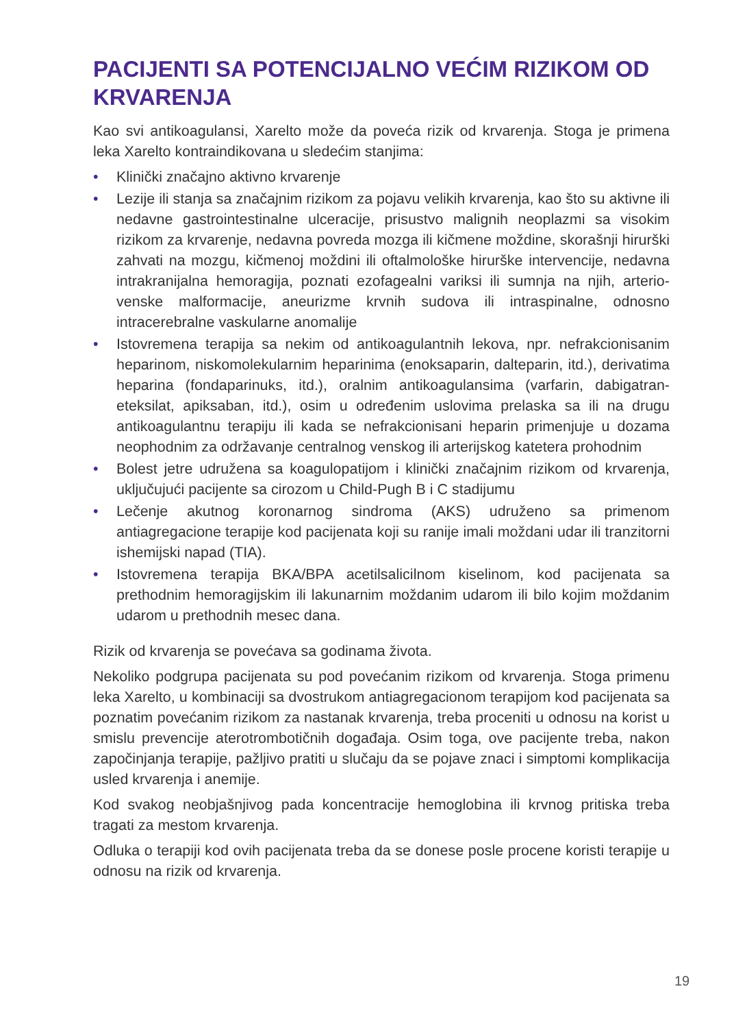PACIJENTI SA POTENCIJALNO VEĆIM RIZIKOM OD KRVARENJA
Kao svi antikoagulansi, Xarelto može da poveća rizik od krvarenja. Stoga je primena leka Xarelto kontraindikovana u sledećim stanjima:
• Klinički značajno aktivno krvarenje
• Lezije ili stanja sa značajnim rizikom za pojavu velikih krvarenja, kao što su aktivne ili nedavne gastrointestinalne ulceracije, prisustvo malignih neoplazmi sa visokim rizikom za krvarenje, nedavna povreda mozga ili kičmene moždine, skorašnji hirurški zahvati na mozgu, kičmenoj moždini ili oftalmološke hirurške intervencije, nedavna intrakranijalna hemoragija, poznati ezofagealni variksi ili sumnja na njih, arterio-venske malformacije, aneurizme krvnih sudova ili intraspinalne, odnosno intracerebralne vaskularne anomalije
• Istovremena terapija sa nekim od antikoagulantnih lekova, npr. nefrakcionisanim heparinom, niskomolekularnim heparinima (enoksaparin, dalteparin, itd.), derivatima heparina (fondaparinuks, itd.), oralnim antikoagulansima (varfarin, dabigatran-eteksilat, apiksaban, itd.), osim u određenim uslovima prelaska sa ili na drugu antikoagulantnu terapiju ili kada se nefrakcionisani heparin primenjuje u dozama neophodnim za održavanje centralnog venskog ili arterijskog katetera prohodnim
• Bolest jetre udružena sa koagulopatijom i klinički značajnim rizikom od krvarenja, uključujući pacijente sa cirozom u Child-Pugh B i C stadijumu
• Lečenje akutnog koronarnog sindroma (AKS) udruženo sa primenom antiagregacione terapije kod pacijenata koji su ranije imali moždani udar ili tranzitorni ishemijski napad (TIA).
• Istovremena terapija BKA/BPA acetilsalicilnom kiselinom, kod pacijenata sa prethodnim hemoragijskim ili lakunarnim moždanim udarom ili bilo kojim moždanim udarom u prethodnih mesec dana.
Rizik od krvarenja se povećava sa godinama života.
Nekoliko podgrupa pacijenata su pod povećanim rizikom od krvarenja. Stoga primenu leka Xarelto, u kombinaciji sa dvostrukom antiagregacionom terapijom kod pacijenata sa poznatim povećanim rizikom za nastanak krvarenja, treba proceniti u odnosu na korist u smislu prevencije aterotrombotičnih događaja. Osim toga, ove pacijente treba, nakon započinjanja terapije, pažljivo pratiti u slučaju da se pojave znaci i simptomi komplikacija usled krvarenja i anemije.
Kod svakog neobjašnjivog pada koncentracije hemoglobina ili krvnog pritiska treba tragati za mestom krvarenja.
Odluka o terapiji kod ovih pacijenata treba da se donese posle procene koristi terapije u odnosu na rizik od krvarenja.
19